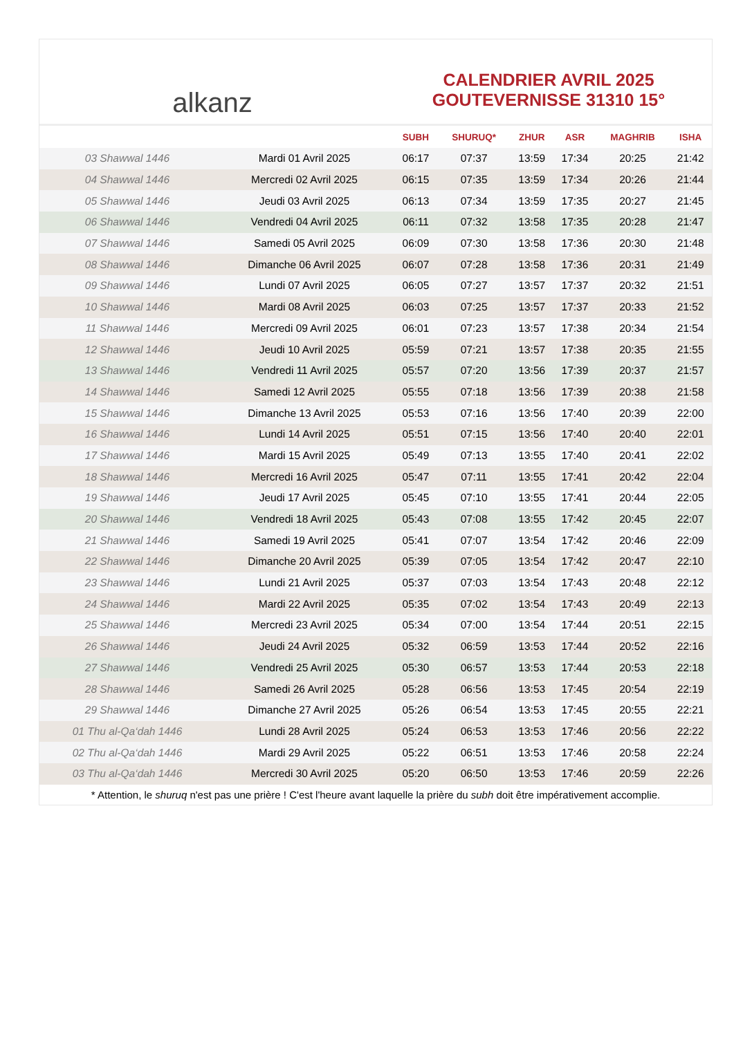alkanz
CALENDRIER AVRIL 2025
GOUTEVERNISSE 31310 15°
| | | SUBH | SHURUQ* | ZHUR | ASR | MAGHRIB | ISHA |
| --- | --- | --- | --- | --- | --- | --- | --- |
| 03 Shawwal 1446 | Mardi 01 Avril 2025 | 06:17 | 07:37 | 13:59 | 17:34 | 20:25 | 21:42 |
| 04 Shawwal 1446 | Mercredi 02 Avril 2025 | 06:15 | 07:35 | 13:59 | 17:34 | 20:26 | 21:44 |
| 05 Shawwal 1446 | Jeudi 03 Avril 2025 | 06:13 | 07:34 | 13:59 | 17:35 | 20:27 | 21:45 |
| 06 Shawwal 1446 | Vendredi 04 Avril 2025 | 06:11 | 07:32 | 13:58 | 17:35 | 20:28 | 21:47 |
| 07 Shawwal 1446 | Samedi 05 Avril 2025 | 06:09 | 07:30 | 13:58 | 17:36 | 20:30 | 21:48 |
| 08 Shawwal 1446 | Dimanche 06 Avril 2025 | 06:07 | 07:28 | 13:58 | 17:36 | 20:31 | 21:49 |
| 09 Shawwal 1446 | Lundi 07 Avril 2025 | 06:05 | 07:27 | 13:57 | 17:37 | 20:32 | 21:51 |
| 10 Shawwal 1446 | Mardi 08 Avril 2025 | 06:03 | 07:25 | 13:57 | 17:37 | 20:33 | 21:52 |
| 11 Shawwal 1446 | Mercredi 09 Avril 2025 | 06:01 | 07:23 | 13:57 | 17:38 | 20:34 | 21:54 |
| 12 Shawwal 1446 | Jeudi 10 Avril 2025 | 05:59 | 07:21 | 13:57 | 17:38 | 20:35 | 21:55 |
| 13 Shawwal 1446 | Vendredi 11 Avril 2025 | 05:57 | 07:20 | 13:56 | 17:39 | 20:37 | 21:57 |
| 14 Shawwal 1446 | Samedi 12 Avril 2025 | 05:55 | 07:18 | 13:56 | 17:39 | 20:38 | 21:58 |
| 15 Shawwal 1446 | Dimanche 13 Avril 2025 | 05:53 | 07:16 | 13:56 | 17:40 | 20:39 | 22:00 |
| 16 Shawwal 1446 | Lundi 14 Avril 2025 | 05:51 | 07:15 | 13:56 | 17:40 | 20:40 | 22:01 |
| 17 Shawwal 1446 | Mardi 15 Avril 2025 | 05:49 | 07:13 | 13:55 | 17:40 | 20:41 | 22:02 |
| 18 Shawwal 1446 | Mercredi 16 Avril 2025 | 05:47 | 07:11 | 13:55 | 17:41 | 20:42 | 22:04 |
| 19 Shawwal 1446 | Jeudi 17 Avril 2025 | 05:45 | 07:10 | 13:55 | 17:41 | 20:44 | 22:05 |
| 20 Shawwal 1446 | Vendredi 18 Avril 2025 | 05:43 | 07:08 | 13:55 | 17:42 | 20:45 | 22:07 |
| 21 Shawwal 1446 | Samedi 19 Avril 2025 | 05:41 | 07:07 | 13:54 | 17:42 | 20:46 | 22:09 |
| 22 Shawwal 1446 | Dimanche 20 Avril 2025 | 05:39 | 07:05 | 13:54 | 17:42 | 20:47 | 22:10 |
| 23 Shawwal 1446 | Lundi 21 Avril 2025 | 05:37 | 07:03 | 13:54 | 17:43 | 20:48 | 22:12 |
| 24 Shawwal 1446 | Mardi 22 Avril 2025 | 05:35 | 07:02 | 13:54 | 17:43 | 20:49 | 22:13 |
| 25 Shawwal 1446 | Mercredi 23 Avril 2025 | 05:34 | 07:00 | 13:54 | 17:44 | 20:51 | 22:15 |
| 26 Shawwal 1446 | Jeudi 24 Avril 2025 | 05:32 | 06:59 | 13:53 | 17:44 | 20:52 | 22:16 |
| 27 Shawwal 1446 | Vendredi 25 Avril 2025 | 05:30 | 06:57 | 13:53 | 17:44 | 20:53 | 22:18 |
| 28 Shawwal 1446 | Samedi 26 Avril 2025 | 05:28 | 06:56 | 13:53 | 17:45 | 20:54 | 22:19 |
| 29 Shawwal 1446 | Dimanche 27 Avril 2025 | 05:26 | 06:54 | 13:53 | 17:45 | 20:55 | 22:21 |
| 01 Thu al-Qa‘dah 1446 | Lundi 28 Avril 2025 | 05:24 | 06:53 | 13:53 | 17:46 | 20:56 | 22:22 |
| 02 Thu al-Qa‘dah 1446 | Mardi 29 Avril 2025 | 05:22 | 06:51 | 13:53 | 17:46 | 20:58 | 22:24 |
| 03 Thu al-Qa‘dah 1446 | Mercredi 30 Avril 2025 | 05:20 | 06:50 | 13:53 | 17:46 | 20:59 | 22:26 |
* Attention, le shuruq n'est pas une prière ! C'est l'heure avant laquelle la prière du subh doit être impérativement accomplie.